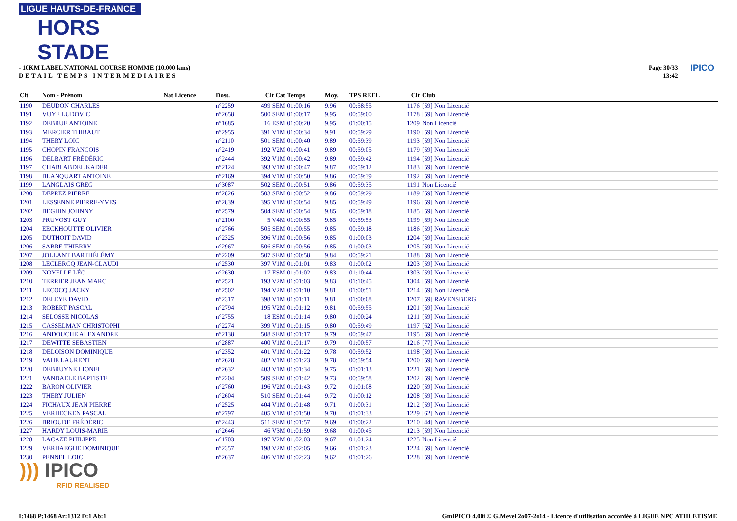LIGUE HAUTS-DE-FRANCE
HORS STADE
- 10KM LABEL NATIONAL COURSE HOMME (10.000 kms)
DETAIL TEMPS INTERMEDIAIRES
Page 30/33
13:42
IPICO
| Clt | Nom - Prénom | Nat Licence | Doss. | Clt Cat | Temps | Moy. | TPS REEL | Clt | Club |
| --- | --- | --- | --- | --- | --- | --- | --- | --- | --- |
| 1190 | DEUDON CHARLES | | n°2259 | 499 SEM | 01:00:16 | 9.96 | 00:58:55 | 1176 | [59] Non Licencié |
| 1191 | VUYE LUDOVIC | | n°2658 | 500 SEM | 01:00:17 | 9.95 | 00:59:00 | 1178 | [59] Non Licencié |
| 1192 | DEBRUE ANTOINE | | n°1685 | 16 ESM | 01:00:20 | 9.95 | 01:00:15 | 1209 | Non Licencié |
| 1193 | MERCIER THIBAUT | | n°2955 | 391 V1M | 01:00:34 | 9.91 | 00:59:29 | 1190 | [59] Non Licencié |
| 1194 | THERY LOIC | | n°2110 | 501 SEM | 01:00:40 | 9.89 | 00:59:39 | 1193 | [59] Non Licencié |
| 1195 | CHOPIN FRANÇOIS | | n°2419 | 192 V2M | 01:00:41 | 9.89 | 00:59:05 | 1179 | [59] Non Licencié |
| 1196 | DELBART FRÉDÉRIC | | n°2444 | 392 V1M | 01:00:42 | 9.89 | 00:59:42 | 1194 | [59] Non Licencié |
| 1197 | CHABI ABDEL KADER | | n°2124 | 393 V1M | 01:00:47 | 9.87 | 00:59:12 | 1183 | [59] Non Licencié |
| 1198 | BLANQUART ANTOINE | | n°2169 | 394 V1M | 01:00:50 | 9.86 | 00:59:39 | 1192 | [59] Non Licencié |
| 1199 | LANGLAIS GREG | | n°3087 | 502 SEM | 01:00:51 | 9.86 | 00:59:35 | 1191 | Non Licencié |
| 1200 | DEPREZ PIERRE | | n°2826 | 503 SEM | 01:00:52 | 9.86 | 00:59:29 | 1189 | [59] Non Licencié |
| 1201 | LESSENNE PIERRE-YVES | | n°2839 | 395 V1M | 01:00:54 | 9.85 | 00:59:49 | 1196 | [59] Non Licencié |
| 1202 | BEGHIN JOHNNY | | n°2579 | 504 SEM | 01:00:54 | 9.85 | 00:59:18 | 1185 | [59] Non Licencié |
| 1203 | PRUVOST GUY | | n°2100 | 5 V4M | 01:00:55 | 9.85 | 00:59:53 | 1199 | [59] Non Licencié |
| 1204 | EECKHOUTTE OLIVIER | | n°2766 | 505 SEM | 01:00:55 | 9.85 | 00:59:18 | 1186 | [59] Non Licencié |
| 1205 | DUTHOIT DAVID | | n°2325 | 396 V1M | 01:00:56 | 9.85 | 01:00:03 | 1204 | [59] Non Licencié |
| 1206 | SABRE THIERRY | | n°2967 | 506 SEM | 01:00:56 | 9.85 | 01:00:03 | 1205 | [59] Non Licencié |
| 1207 | JOLLANT BARTHÉLÉMY | | n°2209 | 507 SEM | 01:00:58 | 9.84 | 00:59:21 | 1188 | [59] Non Licencié |
| 1208 | LECLERCQ JEAN-CLAUDI | | n°2530 | 397 V1M | 01:01:01 | 9.83 | 01:00:02 | 1203 | [59] Non Licencié |
| 1209 | NOYELLE LÉO | | n°2630 | 17 ESM | 01:01:02 | 9.83 | 01:10:44 | 1303 | [59] Non Licencié |
| 1210 | TERRIER JEAN MARC | | n°2521 | 193 V2M | 01:01:03 | 9.83 | 01:10:45 | 1304 | [59] Non Licencié |
| 1211 | LECOCQ JACKY | | n°2502 | 194 V2M | 01:01:10 | 9.81 | 01:00:51 | 1214 | [59] Non Licencié |
| 1212 | DELEYE DAVID | | n°2317 | 398 V1M | 01:01:11 | 9.81 | 01:00:08 | 1207 | [59] RAVENSBERG |
| 1213 | ROBERT PASCAL | | n°2794 | 195 V2M | 01:01:12 | 9.81 | 00:59:55 | 1201 | [59] Non Licencié |
| 1214 | SELOSSE NICOLAS | | n°2755 | 18 ESM | 01:01:14 | 9.80 | 01:00:24 | 1211 | [59] Non Licencié |
| 1215 | CASSELMAN CHRISTOPHI | | n°2274 | 399 V1M | 01:01:15 | 9.80 | 00:59:49 | 1197 | [62] Non Licencié |
| 1216 | ANDOUCHE ALEXANDRE | | n°2138 | 508 SEM | 01:01:17 | 9.79 | 00:59:47 | 1195 | [59] Non Licencié |
| 1217 | DEWITTE SEBASTIEN | | n°2887 | 400 V1M | 01:01:17 | 9.79 | 01:00:57 | 1216 | [77] Non Licencié |
| 1218 | DELOISON DOMINIQUE | | n°2352 | 401 V1M | 01:01:22 | 9.78 | 00:59:52 | 1198 | [59] Non Licencié |
| 1219 | VAHE LAURENT | | n°2628 | 402 V1M | 01:01:23 | 9.78 | 00:59:54 | 1200 | [59] Non Licencié |
| 1220 | DEBRUYNE LIONEL | | n°2632 | 403 V1M | 01:01:34 | 9.75 | 01:01:13 | 1221 | [59] Non Licencié |
| 1221 | VANDAELE BAPTISTE | | n°2204 | 509 SEM | 01:01:42 | 9.73 | 00:59:58 | 1202 | [59] Non Licencié |
| 1222 | BARON OLIVIER | | n°2760 | 196 V2M | 01:01:43 | 9.72 | 01:01:08 | 1220 | [59] Non Licencié |
| 1223 | THERY JULIEN | | n°2604 | 510 SEM | 01:01:44 | 9.72 | 01:00:12 | 1208 | [59] Non Licencié |
| 1224 | FICHAUX JEAN PIERRE | | n°2525 | 404 V1M | 01:01:48 | 9.71 | 01:00:31 | 1212 | [59] Non Licencié |
| 1225 | VERHECKEN PASCAL | | n°2797 | 405 V1M | 01:01:50 | 9.70 | 01:01:33 | 1229 | [62] Non Licencié |
| 1226 | BRIOUDE FRÉDÉRIC | | n°2443 | 511 SEM | 01:01:57 | 9.69 | 01:00:22 | 1210 | [44] Non Licencié |
| 1227 | HARDY LOUIS-MARIE | | n°2646 | 46 V3M | 01:01:59 | 9.68 | 01:00:45 | 1213 | [59] Non Licencié |
| 1228 | LACAZE PHILIPPE | | n°1703 | 197 V2M | 01:02:03 | 9.67 | 01:01:24 | 1225 | Non Licencié |
| 1229 | VERHAEGHE DOMINIQUE | | n°2357 | 198 V2M | 01:02:05 | 9.66 | 01:01:23 | 1224 | [59] Non Licencié |
| 1230 | PENNEL LOIC | | n°2637 | 406 V1M | 01:02:23 | 9.62 | 01:01:26 | 1228 | [59] Non Licencié |
))) IPICO
RFID REALISED
I:1468 P:1468 Ar:1312 D:1 Ab:1
GmIPICO 4.00i © G.Mevel 2o07-2o14 - Licence d'utilisation accordée à LIGUE NPC ATHLETISME